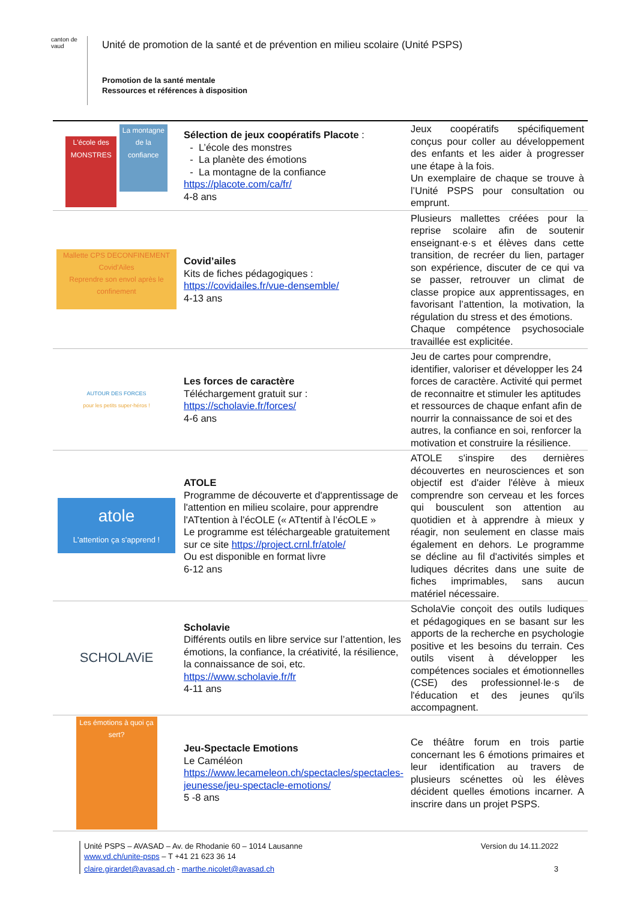canton de vaud
Unité de promotion de la santé et de prévention en milieu scolaire (Unité PSPS)
Promotion de la santé mentale
Ressources et références à disposition
| L'école des MONSTRES La montagne de la confiance | Sélection de jeux coopératifs Placote : L’école des monstres La planète des émotions La montagne de la confiance https://placote.com/ca/fr/ 4-8 ans | Jeux coopératifs spécifiquement conçus pour coller au développement des enfants et les aider à progresser une étape à la fois. Un exemplaire de chaque se trouve à l’Unité PSPS pour consultation ou emprunt. |
| Mallette CPS DECONFINEMENT Covid'Ailes Reprendre son envol après le confinement | Covid’ailes Kits de fiches pédagogiques : https://covidailes.fr/vue-densemble/ 4-13 ans | Plusieurs mallettes créées pour la reprise scolaire afin de soutenir enseignant·e·s et élèves dans cette transition, de recréer du lien, partager son expérience, discuter de ce qui va se passer, retrouver un climat de classe propice aux apprentissages, en favorisant l’attention, la motivation, la régulation du stress et des émotions. Chaque compétence psychosociale travaillée est explicitée. |
| AUTOUR DES FORCES pour les petits super-héros ! | Les forces de caractère Téléchargement gratuit sur : https://scholavie.fr/forces/ 4-6 ans | Jeu de cartes pour comprendre, identifier, valoriser et développer les 24 forces de caractère. Activité qui permet de reconnaitre et stimuler les aptitudes et ressources de chaque enfant afin de nourrir la connaissance de soi et des autres, la confiance en soi, renforcer la motivation et construire la résilience. |
| atole L'attention ça s'apprend ! | ATOLE Programme de découverte et d'apprentissage de l'attention en milieu scolaire, pour apprendre l'ATtention à l'écOLE (« ATtentif à l’écOLE » Le programme est téléchargeable gratuitement sur ce site https://project.crnl.fr/atole/ Ou est disponible en format livre 6-12 ans | ATOLE s'inspire des dernières découvertes en neurosciences et son objectif est d'aider l'élève à mieux comprendre son cerveau et les forces qui bousculent son attention au quotidien et à apprendre à mieux y réagir, non seulement en classe mais également en dehors. Le programme se décline au fil d'activités simples et ludiques décrites dans une suite de fiches imprimables, sans aucun matériel nécessaire. |
| SCHOLAViE | Scholavie Différents outils en libre service sur l’attention, les émotions, la confiance, la créativité, la résilience, la connaissance de soi, etc. https://www.scholavie.fr/fr 4-11 ans | ScholaVie conçoit des outils ludiques et pédagogiques en se basant sur les apports de la recherche en psychologie positive et les besoins du terrain. Ces outils visent à développer les compétences sociales et émotionnelles (CSE) des professionnel·le·s de l'éducation et des jeunes qu'ils accompagnent. |
| Les émotions à quoi ça sert? | Jeu-Spectacle Emotions Le Caméléon https://www.lecameleon.ch/spectacles/spectacles-jeunesse/jeu-spectacle-emotions/ 5 -8 ans | Ce théâtre forum en trois partie concernant les 6 émotions primaires et leur identification au travers de plusieurs scénettes où les élèves décident quelles émotions incarner. A inscrire dans un projet PSPS. |
Unité PSPS – AVASAD – Av. de Rhodanie 60 – 1014 Lausanne Version du 14.11.2022
www.vd.ch/unite-psps – T +41 21 623 36 14
claire.girardet@avasad.ch - marthe.nicolet@avasad.ch 3